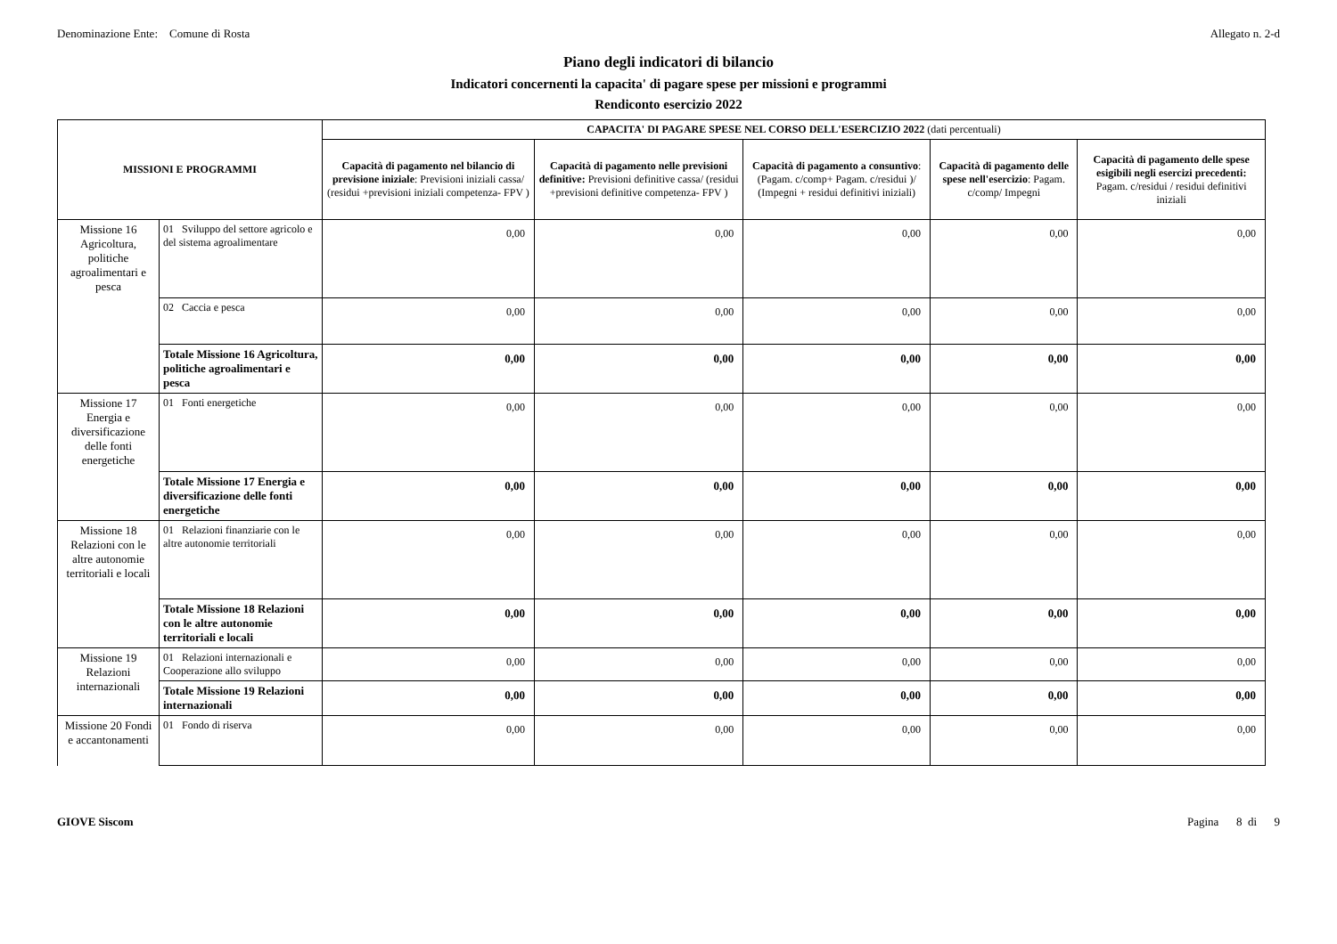Denominazione Ente: Comune di Rosta Allegato n. 2-d
Piano degli indicatori di bilancio
Indicatori concernenti la capacita' di pagare spese per missioni e programmi
Rendiconto esercizio 2022
| MISSIONI E PROGRAMMI | | CAPACITA' DI PAGARE SPESE NEL CORSO DELL'ESERCIZIO 2022 (dati percentuali) | | | | |
| --- | --- | --- | --- | --- | --- | --- |
| | | Capacità di pagamento nel bilancio di previsione iniziale : Previsioni iniziali cassa/ (residui +previsioni iniziali competenza- FPV ) | Capacità di pagamento nelle previsioni definitive: Previsioni definitive cassa/ (residui +previsioni definitive competenza- FPV ) | Capacità di pagamento a consuntivo : (Pagam. c/comp+ Pagam. c/residui )/ (Impegni + residui definitivi iniziali) | Capacità di pagamento delle spese nell'esercizio : Pagam. c/comp/ Impegni | Capacità di pagamento delle spese esigibili negli esercizi precedenti: Pagam. c/residui / residui definitivi iniziali |
| Missione 16 Agricoltura, politiche agroalimentari e pesca | 01 Sviluppo del settore agricolo e del sistema agroalimentare | 0,00 | 0,00 | 0,00 | 0,00 | 0,00 |
| | 02 Caccia e pesca | 0,00 | 0,00 | 0,00 | 0,00 | 0,00 |
| | Totale Missione 16 Agricoltura, politiche agroalimentari e pesca | 0,00 | 0,00 | 0,00 | 0,00 | 0,00 |
| Missione 17 Energia e diversificazione delle fonti energetiche | 01 Fonti energetiche | 0,00 | 0,00 | 0,00 | 0,00 | 0,00 |
| | Totale Missione 17 Energia e diversificazione delle fonti energetiche | 0,00 | 0,00 | 0,00 | 0,00 | 0,00 |
| Missione 18 Relazioni con le altre autonomie territoriali e locali | 01 Relazioni finanziarie con le altre autonomie territoriali | 0,00 | 0,00 | 0,00 | 0,00 | 0,00 |
| | Totale Missione 18 Relazioni con le altre autonomie territoriali e locali | 0,00 | 0,00 | 0,00 | 0,00 | 0,00 |
| Missione 19 Relazioni internazionali | 01 Relazioni internazionali e Cooperazione allo sviluppo | 0,00 | 0,00 | 0,00 | 0,00 | 0,00 |
| | Totale Missione 19 Relazioni internazionali | 0,00 | 0,00 | 0,00 | 0,00 | 0,00 |
| Missione 20 Fondi e accantonamenti | 01 Fondo di riserva | 0,00 | 0,00 | 0,00 | 0,00 | 0,00 |
GIOVE Siscom Pagina 8 di 9